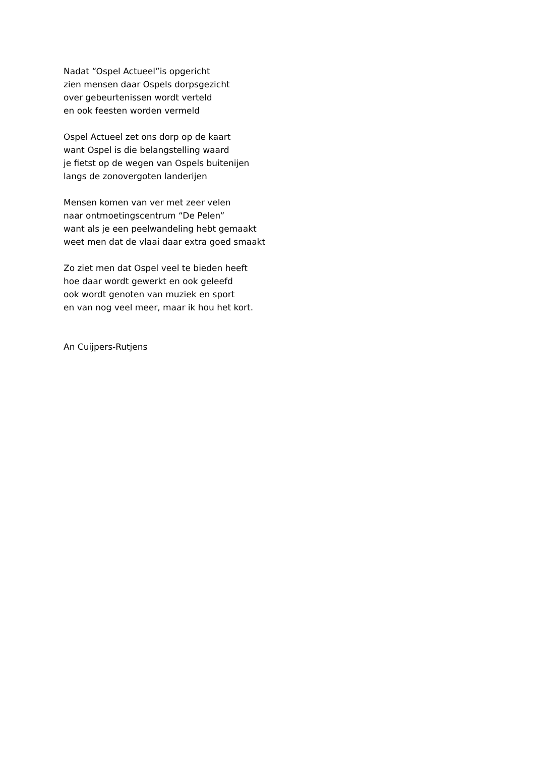Nadat “Ospel Actueel”is opgericht
zien mensen daar Ospels dorpsgezicht
over gebeurtenissen wordt verteld
en ook feesten worden vermeld
Ospel Actueel zet ons dorp op de kaart
want Ospel is die belangstelling waard
je fietst op de wegen van Ospels buitenijen
langs de zonovergoten landerijen
Mensen komen van ver met zeer velen
naar ontmoetingscentrum “De Pelen”
want als je een peelwandeling hebt gemaakt
weet men dat de vlaai daar extra goed smaakt
Zo ziet men dat Ospel veel te bieden heeft
hoe daar wordt gewerkt en ook geleefd
ook wordt genoten van muziek en sport
en van nog veel meer, maar ik hou het kort.
An Cuijpers-Rutjens